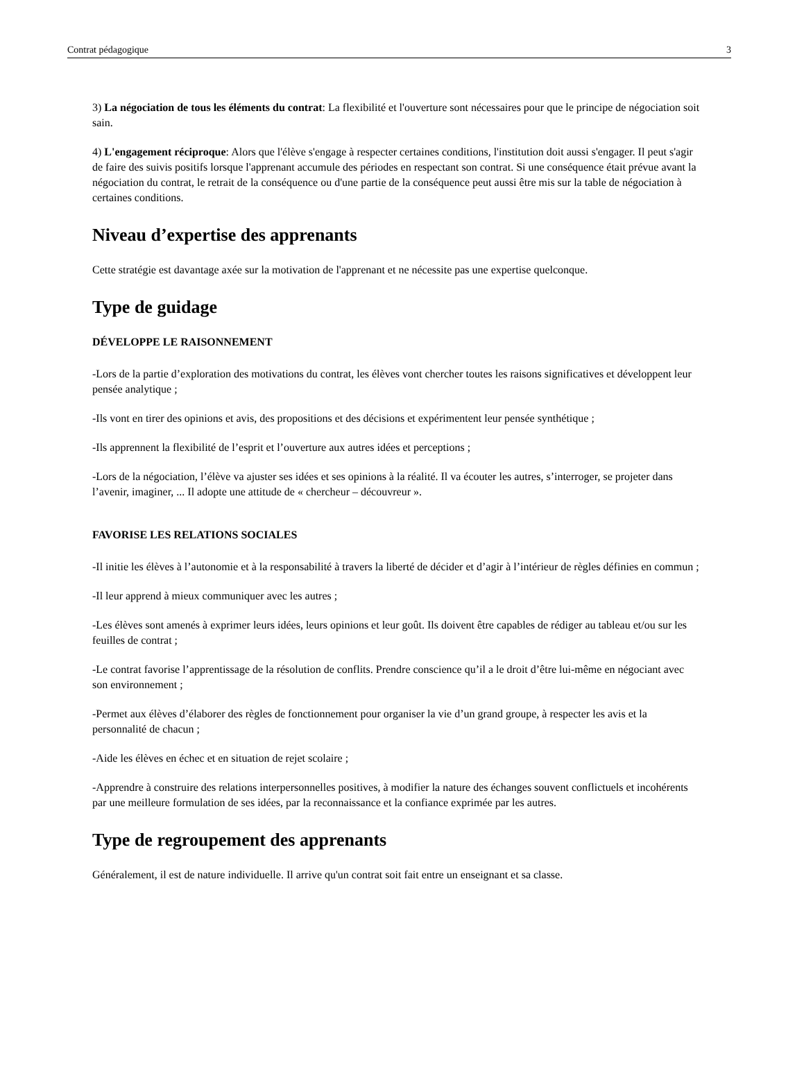Contrat pédagogique 3
3) La négociation de tous les éléments du contrat: La flexibilité et l'ouverture sont nécessaires pour que le principe de négociation soit sain.
4) L'engagement réciproque: Alors que l'élève s'engage à respecter certaines conditions, l'institution doit aussi s'engager. Il peut s'agir de faire des suivis positifs lorsque l'apprenant accumule des périodes en respectant son contrat. Si une conséquence était prévue avant la négociation du contrat, le retrait de la conséquence ou d'une partie de la conséquence peut aussi être mis sur la table de négociation à certaines conditions.
Niveau d’expertise des apprenants
Cette stratégie est davantage axée sur la motivation de l'apprenant et ne nécessite pas une expertise quelconque.
Type de guidage
DÉVELOPPE LE RAISONNEMENT
-Lors de la partie d’exploration des motivations du contrat, les élèves vont chercher toutes les raisons significatives et développent leur pensée analytique ;
-Ils vont en tirer des opinions et avis, des propositions et des décisions et expérimentent leur pensée synthétique ;
-Ils apprennent la flexibilité de l’esprit et l’ouverture aux autres idées et perceptions ;
-Lors de la négociation, l’élève va ajuster ses idées et ses opinions à la réalité. Il va écouter les autres, s’interroger, se projeter dans l’avenir, imaginer, ... Il adopte une attitude de « chercheur – découvreur ».
FAVORISE LES RELATIONS SOCIALES
-Il initie les élèves à l’autonomie et à la responsabilité à travers la liberté de décider et d’agir à l’intérieur de règles définies en commun ;
-Il leur apprend à mieux communiquer avec les autres ;
-Les élèves sont amenés à exprimer leurs idées, leurs opinions et leur goût. Ils doivent être capables de rédiger au tableau et/ou sur les feuilles de contrat ;
-Le contrat favorise l’apprentissage de la résolution de conflits. Prendre conscience qu’il a le droit d’être lui-même en négociant avec son environnement ;
-Permet aux élèves d’élaborer des règles de fonctionnement pour organiser la vie d’un grand groupe, à respecter les avis et la personnalité de chacun ;
-Aide les élèves en échec et en situation de rejet scolaire ;
-Apprendre à construire des relations interpersonnelles positives, à modifier la nature des échanges souvent conflictuels et incohérents par une meilleure formulation de ses idées, par la reconnaissance et la confiance exprimée par les autres.
Type de regroupement des apprenants
Généralement, il est de nature individuelle. Il arrive qu'un contrat soit fait entre un enseignant et sa classe.